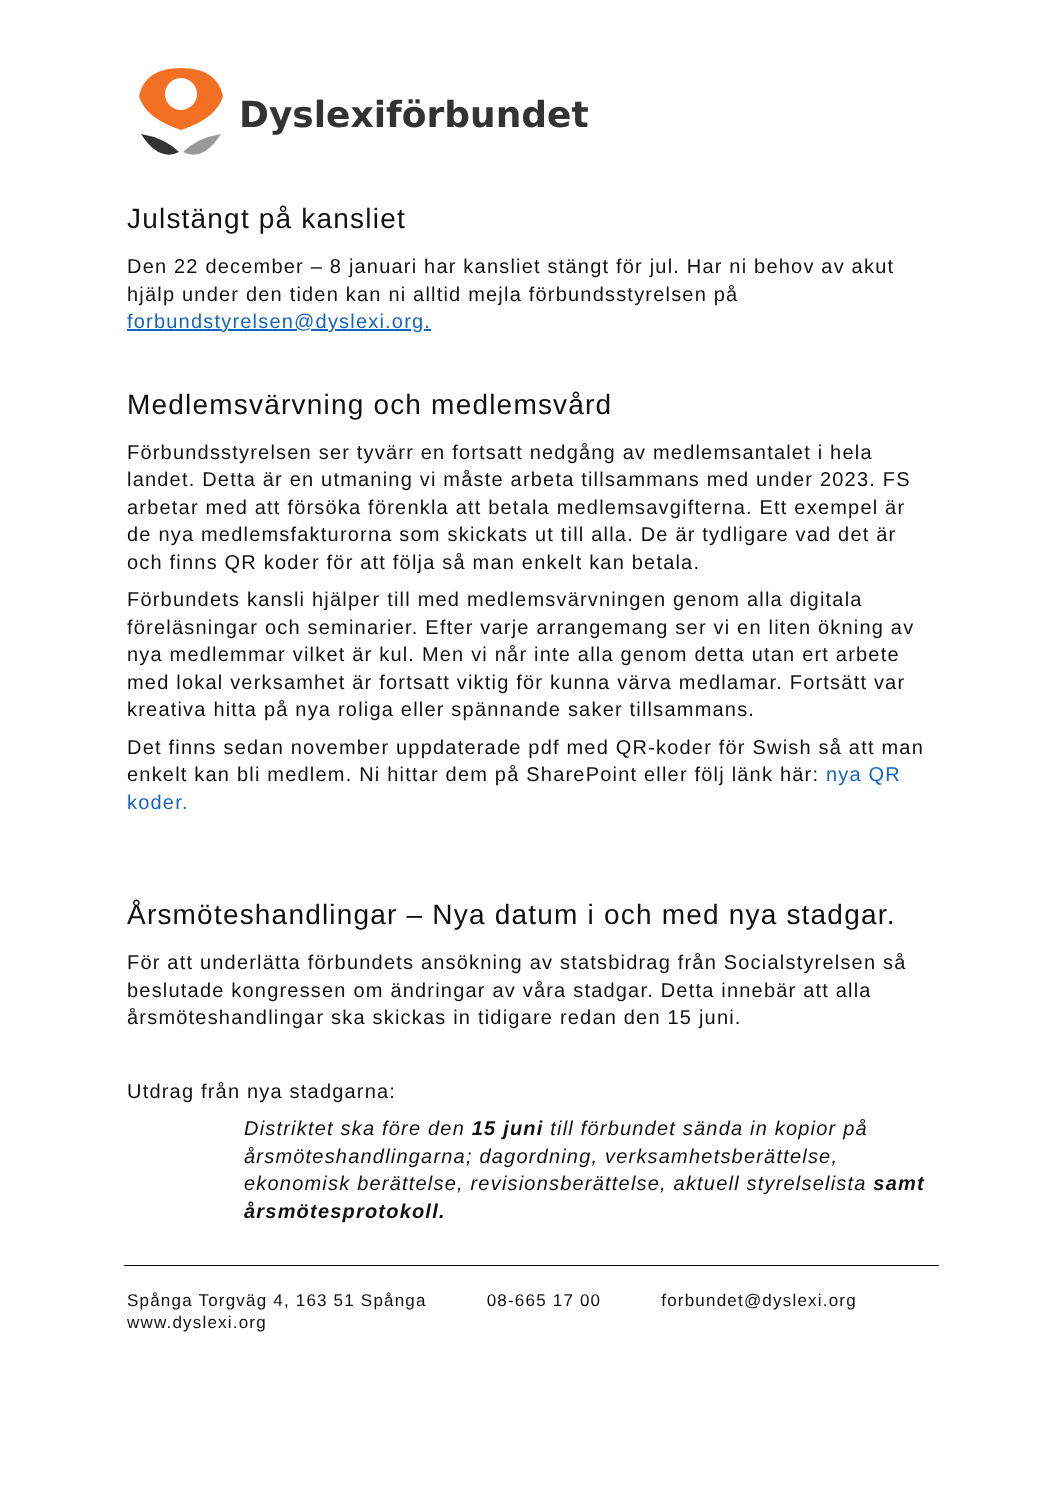Dyslexiförbundet
Julstängt på kansliet
Den 22 december – 8 januari har kansliet stängt för jul. Har ni behov av akut hjälp under den tiden kan ni alltid mejla förbundsstyrelsen på forbundstyrelsen@dyslexi.org.
Medlemsvärvning och medlemsvård
Förbundsstyrelsen ser tyvärr en fortsatt nedgång av medlemsantalet i hela landet. Detta är en utmaning vi måste arbeta tillsammans med under 2023. FS arbetar med att försöka förenkla att betala medlemsavgifterna. Ett exempel är de nya medlemsfakturorna som skickats ut till alla. De är tydligare vad det är och finns QR koder för att följa så man enkelt kan betala.
Förbundets kansli hjälper till med medlemsvärvningen genom alla digitala föreläsningar och seminarier. Efter varje arrangemang ser vi en liten ökning av nya medlemmar vilket är kul. Men vi når inte alla genom detta utan ert arbete med lokal verksamhet är fortsatt viktig för kunna värva medlamar. Fortsätt var kreativa hitta på nya roliga eller spännande saker tillsammans.
Det finns sedan november uppdaterade pdf med QR-koder för Swish så att man enkelt kan bli medlem. Ni hittar dem på SharePoint eller följ länk här: nya QR koder.
Årsmöteshandlingar – Nya datum i och med nya stadgar.
För att underlätta förbundets ansökning av statsbidrag från Socialstyrelsen så beslutade kongressen om ändringar av våra stadgar. Detta innebär att alla årsmöteshandlingar ska skickas in tidigare redan den 15 juni.
Utdrag från nya stadgarna:
Distriktet ska före den 15 juni till förbundet sända in kopior på årsmöteshandlingarna; dagordning, verksamhetsberättelse, ekonomisk berättelse, revisionsberättelse, aktuell styrelselista samt årsmötesprotokoll.
Spånga Torgväg 4, 163 51 Spånga 08-665 17 00 forbundet@dyslexi.org
www.dyslexi.org